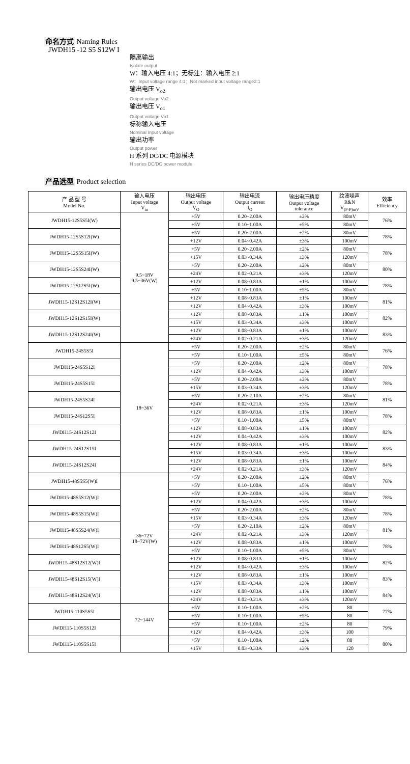命名方式 Naming Rules
JWDH15 -12 S5 S12W I
隔离输出
Isolate output
W：输入电压 4:1；无标注：输入电压 2:1
W：Input voltage range 4:1；Not marked input voltage range2:1
输出电压 V<sub>o2</sub>
Output voltage Vo2
输出电压 V<sub>o1</sub>
Output voltage Vo1
标称输入电压
Nominal Input voltage
输出功率
Output power
H 系列 DC/DC 电源模块
H series DC/DC power module
产品选型 Product selection
| 产 品 型 号 Model No. | 输入电压 Input voltage V<sub>in</sub> | 输出电压 Output voltage V<sub>O</sub> | 输出电流 Output current I<sub>O</sub> | 输出电压精度 Output voltage tolerance | 纹波噪声 R&N V<sub>(P-P)mV</sub> | 效率 Efficiency |
| --- | --- | --- | --- | --- | --- | --- |
| JWDH15-12S5S5I(W) | 9.5~18V 9.5~36V(W) | +5V | 0.20~2.00A | ±2% | 80mV | 76% |
| | | +5V | 0.10~1.00A | ±5% | 80mV | |
| JWDH15-12S5S12I(W) | | +5V | 0.20~2.00A | ±2% | 80mV | 78% |
| | | +12V | 0.04~0.42A | ±3% | 100mV | |
| JWDH15-12S5S15I(W) | | +5V | 0.20~2.00A | ±2% | 80mV | 78% |
| | | +15V | 0.03~0.34A | ±3% | 120mV | |
| JWDH15-12S5S24I(W) | | +5V | 0.20~2.00A | ±2% | 80mV | 80% |
| | | +24V | 0.02~0.21A | ±3% | 120mV | |
| JWDH15-12S12S5I(W) | | +12V | 0.08~0.83A | ±1% | 100mV | 78% |
| | | +5V | 0.10~1.00A | ±5% | 80mV | |
| JWDH15-12S12S12I(W) | | +12V | 0.08~0.83A | ±1% | 100mV | 81% |
| | | +12V | 0.04~0.42A | ±3% | 100mV | |
| JWDH15-12S12S15I(W) | | +12V | 0.08~0.83A | ±1% | 100mV | 82% |
| | | +15V | 0.03~0.34A | ±3% | 100mV | |
| JWDH15-12S12S24I(W) | | +12V | 0.08~0.83A | ±1% | 100mV | 83% |
| | | +24V | 0.02~0.21A | ±3% | 120mV | |
| JWDH15-24S5S5I | 18~36V | +5V | 0.20~2.00A | ±2% | 80mV | 76% |
| | | +5V | 0.10~1.00A | ±5% | 80mV | |
| JWDH15-24S5S12I | | +5V | 0.20~2.00A | ±2% | 80mV | 78% |
| | | +12V | 0.04~0.42A | ±3% | 100mV | |
| JWDH15-24S5S15I | | +5V | 0.20~2.00A | ±2% | 80mV | 78% |
| | | +15V | 0.03~0.34A | ±3% | 120mV | |
| JWDH15-24S5S24I | | +5V | 0.20~2.10A | ±2% | 80mV | 81% |
| | | +24V | 0.02~0.21A | ±3% | 120mV | |
| JWDH15-24S12S5I | | +12V | 0.08~0.83A | ±1% | 100mV | 78% |
| | | +5V | 0.10~1.00A | ±5% | 80mV | |
| JWDH15-24S12S12I | | +12V | 0.08~0.83A | ±1% | 100mV | 82% |
| | | +12V | 0.04~0.42A | ±3% | 100mV | |
| JWDH15-24S12S15I | | +12V | 0.08~0.83A | ±1% | 100mV | 83% |
| | | +15V | 0.03~0.34A | ±3% | 100mV | |
| JWDH15-24S12S24I | | +12V | 0.08~0.83A | ±1% | 100mV | 84% |
| | | +24V | 0.02~0.21A | ±3% | 120mV | |
| JWDH15-48S5S5(W)I | 36~72V 18~72V(W) | +5V | 0.20~2.00A | ±2% | 80mV | 76% |
| | | +5V | 0.10~1.00A | ±5% | 80mV | |
| JWDH15-48S5S12(W)I | | +5V | 0.20~2.00A | ±2% | 80mV | 78% |
| | | +12V | 0.04~0.42A | ±3% | 100mV | |
| JWDH15-48S5S15(W)I | | +5V | 0.20~2.00A | ±2% | 80mV | 78% |
| | | +15V | 0.03~0.34A | ±3% | 120mV | |
| JWDH15-48S5S24(W)I | | +5V | 0.20~2.10A | ±2% | 80mV | 81% |
| | | +24V | 0.02~0.21A | ±3% | 120mV | |
| JWDH15-48S12S5(W)I | | +12V | 0.08~0.83A | ±1% | 100mV | 78% |
| | | +5V | 0.10~1.00A | ±5% | 80mV | |
| JWDH15-48S12S12(W)I | | +12V | 0.08~0.83A | ±1% | 100mV | 82% |
| | | +12V | 0.04~0.42A | ±3% | 100mV | |
| JWDH15-48S12S15(W)I | | +12V | 0.08~0.83A | ±1% | 100mV | 83% |
| | | +15V | 0.03~0.34A | ±3% | 100mV | |
| JWDH15-48S12S24(W)I | | +12V | 0.08~0.83A | ±1% | 100mV | 84% |
| | | +24V | 0.02~0.21A | ±3% | 120mV | |
| JWDH15-110S5S5I | 72~144V | +5V | 0.10~1.00A | ±2% | 80 | 77% |
| | | +5V | 0.10~1.00A | ±5% | 80 | |
| JWDH15-110S5S12I | | +5V | 0.10~1.00A | ±2% | 80 | 79% |
| | | +12V | 0.04~0.42A | ±3% | 100 | |
| JWDH15-110S5S15I | | +5V | 0.10~1.00A | ±2% | 80 | 80% |
| | | +15V | 0.03~0.33A | ±3% | 120 | |